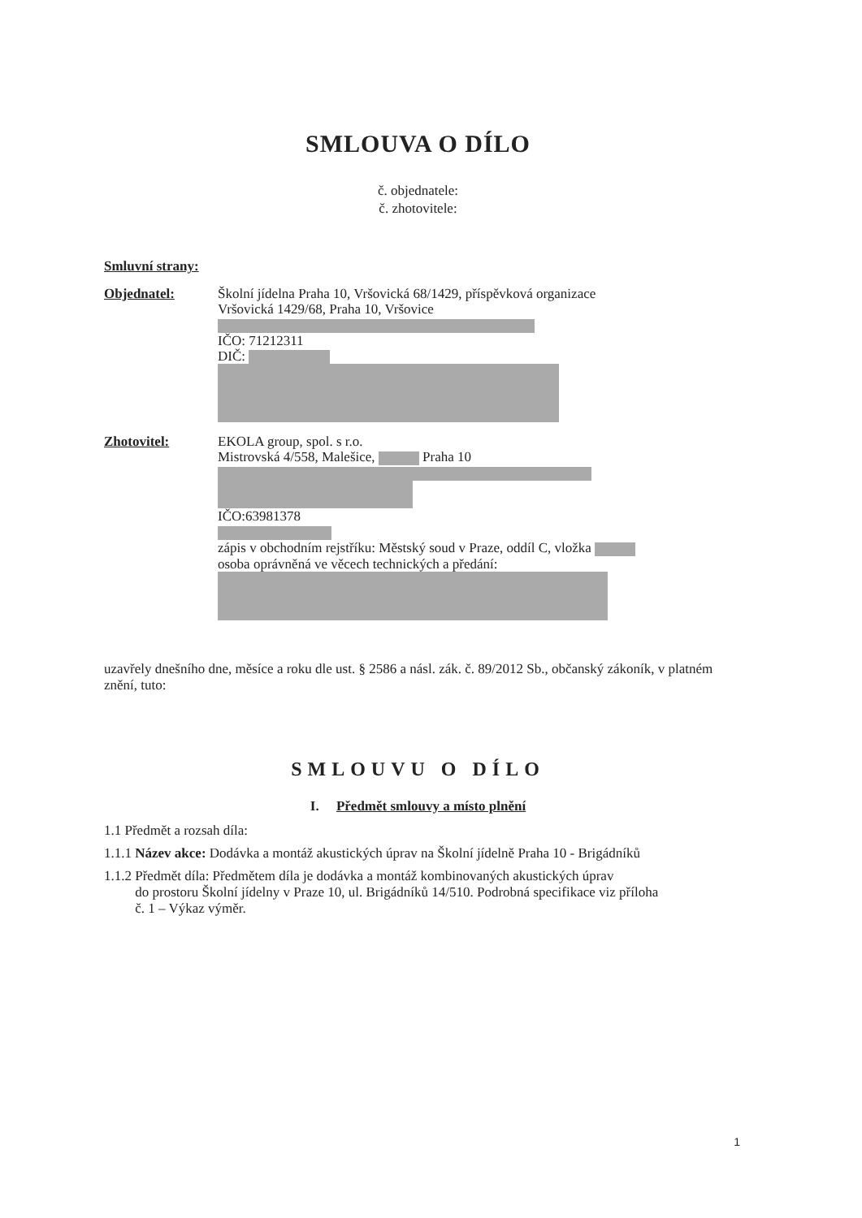SMLOUVA O DÍLO
č. objednatele:
č. zhotovitele:
Smluvní strany:
Objednatel:
Školní jídelna Praha 10, Vršovická 68/1429, příspěvková organizace
Vršovická 1429/68, Praha 10, Vršovice
IČO: 71212311
DIČ:
Zhotovitel:
EKOLA group, spol. s r.o.
Mistrovská 4/558, Malešice, Praha 10
IČO:63981378
zápis v obchodním rejstříku: Městský soud v Praze, oddíl C, vložka
osoba oprávněná ve věcech technických a předání:
uzavřely dnešního dne, měsíce a roku dle ust. § 2586 a násl. zák. č. 89/2012 Sb., občanský zákoník, v platném znění, tuto:
SMLOUVU O DÍLO
I. Předmět smlouvy a místo plnění
1.1 Předmět a rozsah díla:
1.1.1 Název akce: Dodávka a montáž akustických úprav na Školní jídelně Praha 10 - Brigádníků
1.1.2 Předmět díla: Předmětem díla je dodávka a montáž kombinovaných akustických úprav
do prostoru Školní jídelny v Praze 10, ul. Brigádníků 14/510. Podrobná specifikace viz příloha
č. 1 – Výkaz výměr.
1